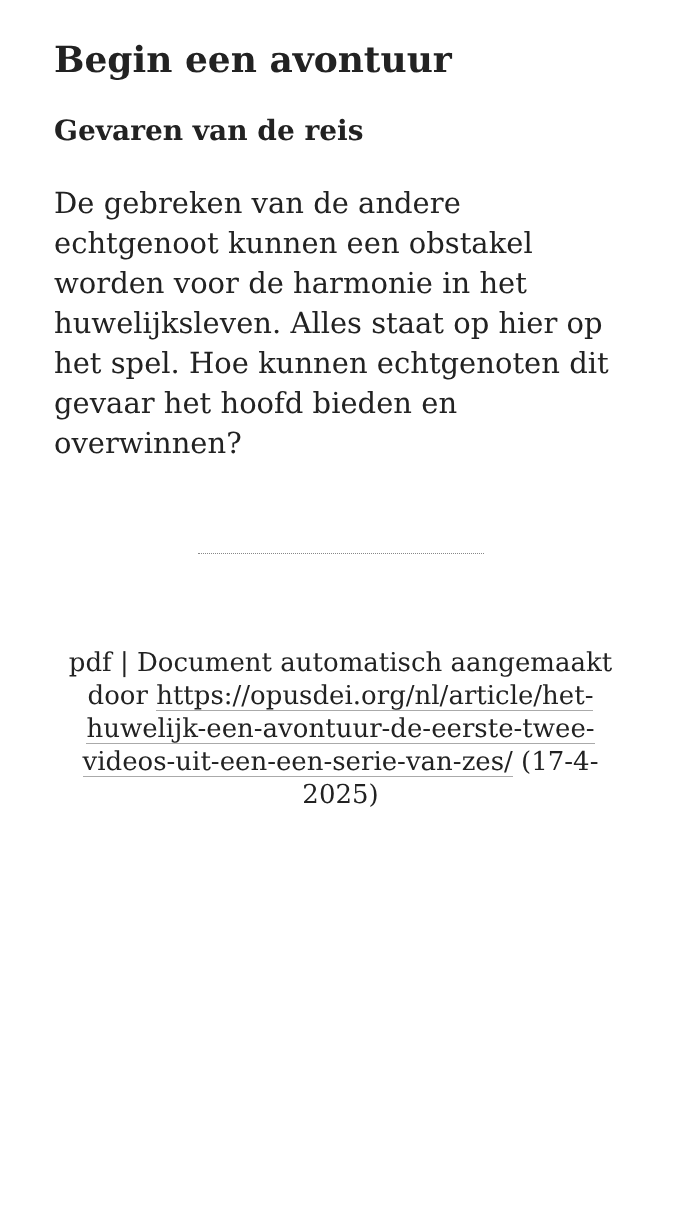Begin een avontuur
Gevaren van de reis
De gebreken van de andere echtgenoot kunnen een obstakel worden voor de harmonie in het huwelijksleven. Alles staat op hier op het spel. Hoe kunnen echtgenoten dit gevaar het hoofd bieden en overwinnen?
pdf | Document automatisch aangemaakt door https://opusdei.org/nl/article/het-huwelijk-een-avontuur-de-eerste-twee-videos-uit-een-een-serie-van-zes/ (17-4-2025)